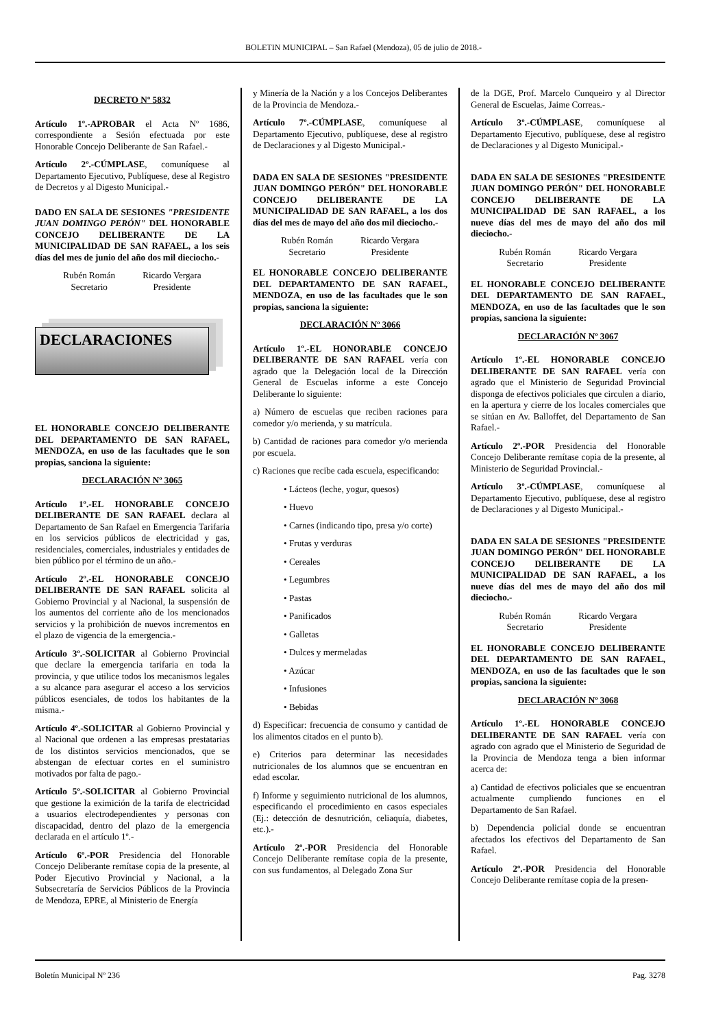BOLETIN MUNICIPAL – San Rafael (Mendoza), 05 de julio de 2018.-
DECRETO Nº 5832
Artículo 1º.-APROBAR el Acta Nº 1686, correspondiente a Sesión efectuada por este Honorable Concejo Deliberante de San Rafael.-
Artículo 2º.-CÚMPLASE, comuníquese al Departamento Ejecutivo, Publíquese, dese al Registro de Decretos y al Digesto Municipal.-
DADO EN SALA DE SESIONES "PRESIDENTE JUAN DOMINGO PERÓN" DEL HONORABLE CONCEJO DELIBERANTE DE LA MUNICIPALIDAD DE SAN RAFAEL, a los seis días del mes de junio del año dos mil dieciocho.-
Rubén Román
Secretario
Ricardo Vergara
Presidente
DECLARACIONES
EL HONORABLE CONCEJO DELIBERANTE DEL DEPARTAMENTO DE SAN RAFAEL, MENDOZA, en uso de las facultades que le son propias, sanciona la siguiente:
DECLARACIÓN Nº 3065
Artículo 1º.-EL HONORABLE CONCEJO DELIBERANTE DE SAN RAFAEL declara al Departamento de San Rafael en Emergencia Tarifaria en los servicios públicos de electricidad y gas, residenciales, comerciales, industriales y entidades de bien público por el término de un año.-
Artículo 2º.-EL HONORABLE CONCEJO DELIBERANTE DE SAN RAFAEL solicita al Gobierno Provincial y al Nacional, la suspensión de los aumentos del corriente año de los mencionados servicios y la prohibición de nuevos incrementos en el plazo de vigencia de la emergencia.-
Artículo 3º.-SOLICITAR al Gobierno Provincial que declare la emergencia tarifaria en toda la provincia, y que utilice todos los mecanismos legales a su alcance para asegurar el acceso a los servicios públicos esenciales, de todos los habitantes de la misma.-
Artículo 4º.-SOLICITAR al Gobierno Provincial y al Nacional que ordenen a las empresas prestatarias de los distintos servicios mencionados, que se abstengan de efectuar cortes en el suministro motivados por falta de pago.-
Artículo 5º.-SOLICITAR al Gobierno Provincial que gestione la eximición de la tarifa de electricidad a usuarios electrodependientes y personas con discapacidad, dentro del plazo de la emergencia declarada en el artículo 1º.-
Artículo 6º.-POR Presidencia del Honorable Concejo Deliberante remítase copia de la presente, al Poder Ejecutivo Provincial y Nacional, a la Subsecretaría de Servicios Públicos de la Provincia de Mendoza, EPRE, al Ministerio de Energía
y Minería de la Nación y a los Concejos Deliberantes de la Provincia de Mendoza.-
Artículo 7º.-CÚMPLASE, comuníquese al Departamento Ejecutivo, publíquese, dese al registro de Declaraciones y al Digesto Municipal.-
DADA EN SALA DE SESIONES "PRESIDENTE JUAN DOMINGO PERÓN" DEL HONORABLE CONCEJO DELIBERANTE DE LA MUNICIPALIDAD DE SAN RAFAEL, a los dos días del mes de mayo del año dos mil dieciocho.-
Rubén Román
Secretario
Ricardo Vergara
Presidente
EL HONORABLE CONCEJO DELIBERANTE DEL DEPARTAMENTO DE SAN RAFAEL, MENDOZA, en uso de las facultades que le son propias, sanciona la siguiente:
DECLARACIÓN Nº 3066
Artículo 1º.-EL HONORABLE CONCEJO DELIBERANTE DE SAN RAFAEL vería con agrado que la Delegación local de la Dirección General de Escuelas informe a este Concejo Deliberante lo siguiente:
a) Número de escuelas que reciben raciones para comedor y/o merienda, y su matrícula.
b) Cantidad de raciones para comedor y/o merienda por escuela.
c) Raciones que recibe cada escuela, especificando:
• Lácteos (leche, yogur, quesos)
• Huevo
• Carnes (indicando tipo, presa y/o corte)
• Frutas y verduras
• Cereales
• Legumbres
• Pastas
• Panificados
• Galletas
• Dulces y mermeladas
• Azúcar
• Infusiones
• Bebidas
d) Especificar: frecuencia de consumo y cantidad de los alimentos citados en el punto b).
e) Criterios para determinar las necesidades nutricionales de los alumnos que se encuentran en edad escolar.
f) Informe y seguimiento nutricional de los alumnos, especificando el procedimiento en casos especiales (Ej.: detección de desnutrición, celiaquía, diabetes, etc.).-
Artículo 2º.-POR Presidencia del Honorable Concejo Deliberante remítase copia de la presente, con sus fundamentos, al Delegado Zona Sur
de la DGE, Prof. Marcelo Cunqueiro y al Director General de Escuelas, Jaime Correas.-
Artículo 3º.-CÚMPLASE, comuníquese al Departamento Ejecutivo, publíquese, dese al registro de Declaraciones y al Digesto Municipal.-
DADA EN SALA DE SESIONES "PRESIDENTE JUAN DOMINGO PERÓN" DEL HONORABLE CONCEJO DELIBERANTE DE LA MUNICIPALIDAD DE SAN RAFAEL, a los nueve días del mes de mayo del año dos mil dieciocho.-
Rubén Román
Secretario
Ricardo Vergara
Presidente
EL HONORABLE CONCEJO DELIBERANTE DEL DEPARTAMENTO DE SAN RAFAEL, MENDOZA, en uso de las facultades que le son propias, sanciona la siguiente:
DECLARACIÓN Nº 3067
Artículo 1º.-EL HONORABLE CONCEJO DELIBERANTE DE SAN RAFAEL vería con agrado que el Ministerio de Seguridad Provincial disponga de efectivos policiales que circulen a diario, en la apertura y cierre de los locales comerciales que se sitúan en Av. Balloffet, del Departamento de San Rafael.-
Artículo 2º.-POR Presidencia del Honorable Concejo Deliberante remítase copia de la presente, al Ministerio de Seguridad Provincial.-
Artículo 3º.-CÚMPLASE, comuníquese al Departamento Ejecutivo, publíquese, dese al registro de Declaraciones y al Digesto Municipal.-
DADA EN SALA DE SESIONES "PRESIDENTE JUAN DOMINGO PERÓN" DEL HONORABLE CONCEJO DELIBERANTE DE LA MUNICIPALIDAD DE SAN RAFAEL, a los nueve días del mes de mayo del año dos mil dieciocho.-
Rubén Román
Secretario
Ricardo Vergara
Presidente
EL HONORABLE CONCEJO DELIBERANTE DEL DEPARTAMENTO DE SAN RAFAEL, MENDOZA, en uso de las facultades que le son propias, sanciona la siguiente:
DECLARACIÓN Nº 3068
Artículo 1º.-EL HONORABLE CONCEJO DELIBERANTE DE SAN RAFAEL vería con agrado con agrado que el Ministerio de Seguridad de la Provincia de Mendoza tenga a bien informar acerca de:
a) Cantidad de efectivos policiales que se encuentran actualmente cumpliendo funciones en el Departamento de San Rafael.
b) Dependencia policial donde se encuentran afectados los efectivos del Departamento de San Rafael.
Artículo 2º.-POR Presidencia del Honorable Concejo Deliberante remítase copia de la presen-
Boletín Municipal Nº 236 Pag. 3278